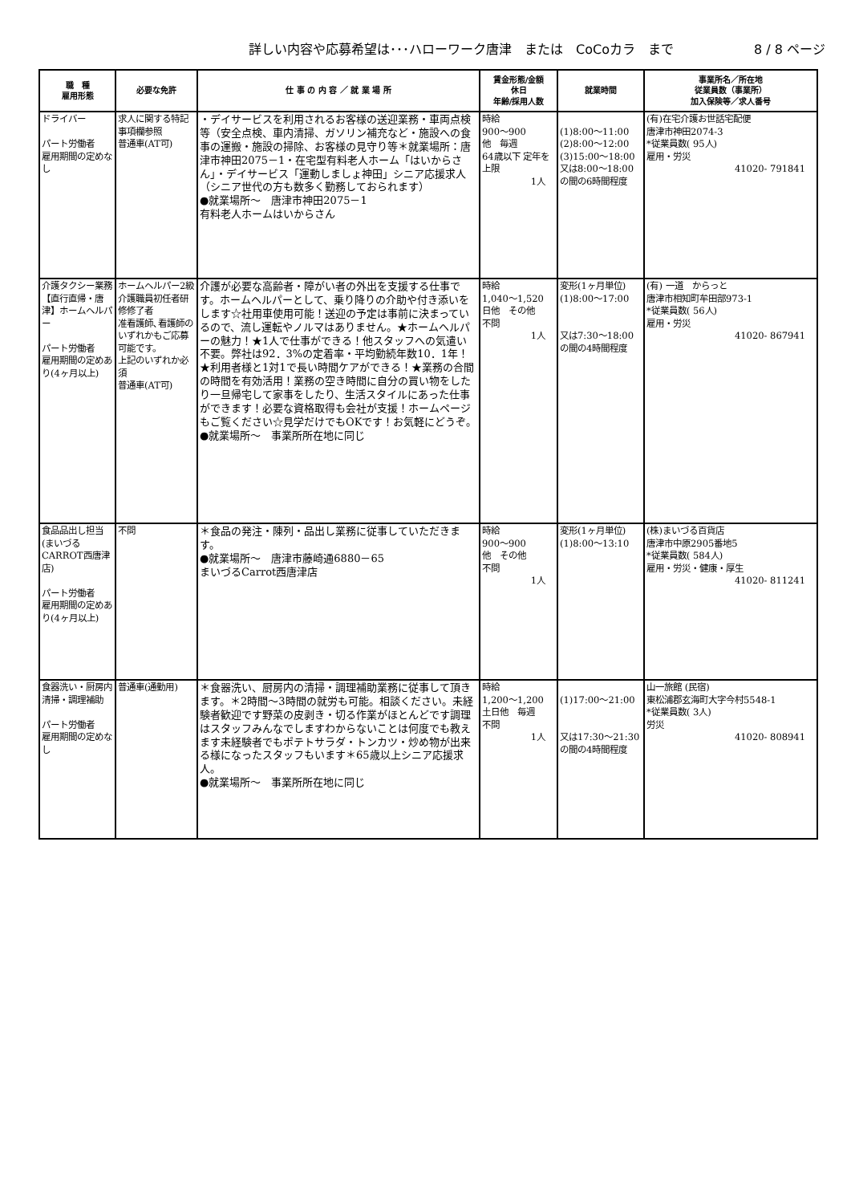詳しい内容や応募希望は･･･ハローワーク唐津　または　CoCoカラ　まで 8 / 8 ページ
| 職 種 雇用形態 | 必要な免許 | 仕 事 の 内 容 ／ 就 業 場 所 | 賃金形態/金額 休日 年齢/採用人数 | 就業時間 | 事業所名／所在地 従業員数（事業所） 加入保険等／求人番号 |
| --- | --- | --- | --- | --- | --- |
| ドライバー パート労働者 雇用期間の定めなし | 求人に関する特記事項欄参照 普通車(AT可) | ・デイサービスを利用されるお客様の送迎業務・車両点検等（安全点検、車内清掃、ガソリン補充など・施設への食事の運搬・施設の掃除、お客様の見守り等＊就業場所：唐津市神田2075－1・在宅型有料老人ホーム「はいからさん」・デイサービス「運動しましょ神田」シニア応援求人（シニア世代の方も数多く勤務しておられます） ●就業場所～ 唐津市神田2075－1 有料老人ホームはいからさん | 時給 900～900 他 毎週 64歳以下 定年を上限 1人 | (1)8:00～11:00 (2)8:00～12:00 (3)15:00～18:00 又は8:00～18:00の間の6時間程度 | (有)在宅介護お世話宅配便 唐津市神田2074-3 *従業員数( 95人) 雇用・労災 41020- 791841 |
| 介護タクシー業務【直行直帰・唐津】ホームヘルパー パート労働者 雇用期間の定めあり(4ヶ月以上) | ホームヘルパー2級 介護職員初任者研修修了者 准看護師､看護師のいずれかもご応募可能です。 上記のいずれか必須 普通車(AT可) | 介護が必要な高齢者・障がい者の外出を支援する仕事です。ホームヘルパーとして、乗り降りの介助や付き添いをします☆社用車使用可能！送迎の予定は事前に決まっているので、流し運転やノルマはありません。★ホームヘルパーの魅力！★1人で仕事ができる！他スタッフへの気遣い不要。弊社は92．3%の定着率・平均勤続年数10．1年！★利用者様と1対1で長い時間ケアができる！★業務の合間の時間を有効活用！業務の空き時間に自分の買い物をしたり一旦帰宅して家事をしたり、生活スタイルにあった仕事ができます！必要な資格取得も会社が支援！ホームページもご覧ください☆見学だけでもOKです！お気軽にどうぞ。 ●就業場所～ 事業所所在地に同じ | 時給 1,040～1,520 日他 その他 不問 1人 | 変形(1ヶ月単位) (1)8:00～17:00 又は7:30～18:00の間の4時間程度 | (有) 一道 からっと 唐津市相知町牟田部973-1 *従業員数( 56人) 雇用・労災 41020- 867941 |
| 食品品出し担当(まいづるCARROT西唐津店) パート労働者 雇用期間の定めあり(4ヶ月以上) | 不問 | ＊食品の発注・陳列・品出し業務に従事していただきます。 ●就業場所～ 唐津市藤崎通6880－65 まいづるCarrot西唐津店 | 時給 900～900 他 その他 不問 1人 | 変形(1ヶ月単位) (1)8:00～13:10 | (株)まいづる百貨店 唐津市中原2905番地5 *従業員数( 584人) 雇用・労災・健康・厚生 41020- 811241 |
| 食器洗い・厨房内清掃・調理補助 パート労働者 雇用期間の定めなし | 普通車(通勤用) | ＊食器洗い、厨房内の清掃・調理補助業務に従事して頂きます。＊2時間～3時間の就労も可能。相談ください。未経験者歓迎です野菜の皮剥き・切る作業がほとんどです調理はスタッフみんなでしますわからないことは何度でも教えます未経験者でもポテトサラダ・トンカツ・炒め物が出来る様になったスタッフもいます＊65歳以上シニア応援求人。 ●就業場所～ 事業所所在地に同じ | 時給 1,200～1,200 土日他 毎週 不問 1人 | (1)17:00～21:00 又は17:30～21:30の間の4時間程度 | 山一旅館 (民宿) 東松浦郡玄海町大字今村5548-1 *従業員数( 3人) 労災 41020- 808941 |